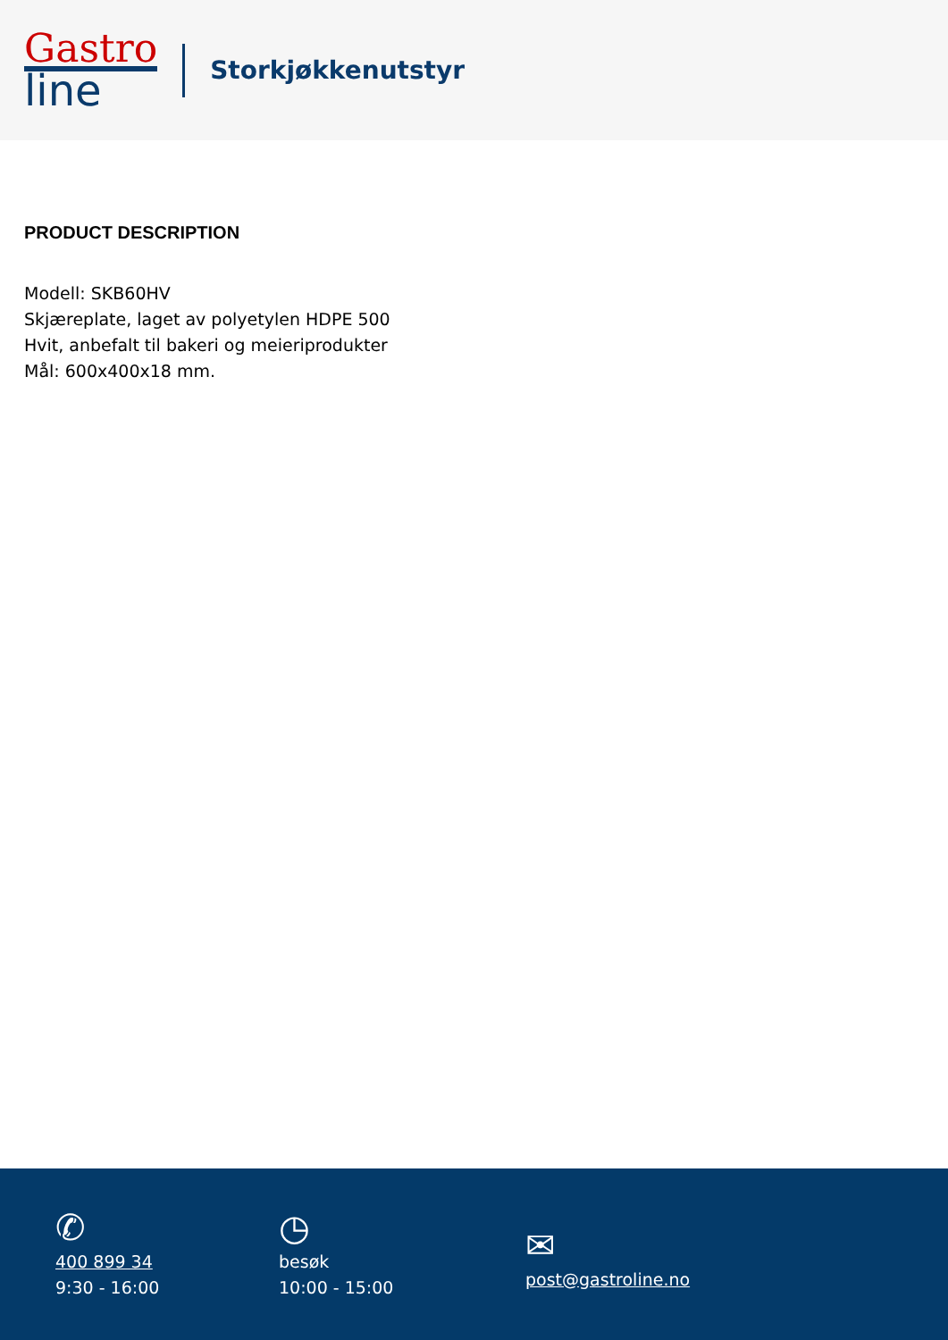Gastro
line
Storkjøkkenutstyr
PRODUCT DESCRIPTION
Modell: SKB60HV
Skjæreplate, laget av polyetylen HDPE 500
Hvit, anbefalt til bakeri og meieriprodukter
Mål: 600x400x18 mm.
✆
400 899 34
9:30 - 16:00
◷
besøk
10:00 - 15:00
✉
post@gastroline.no